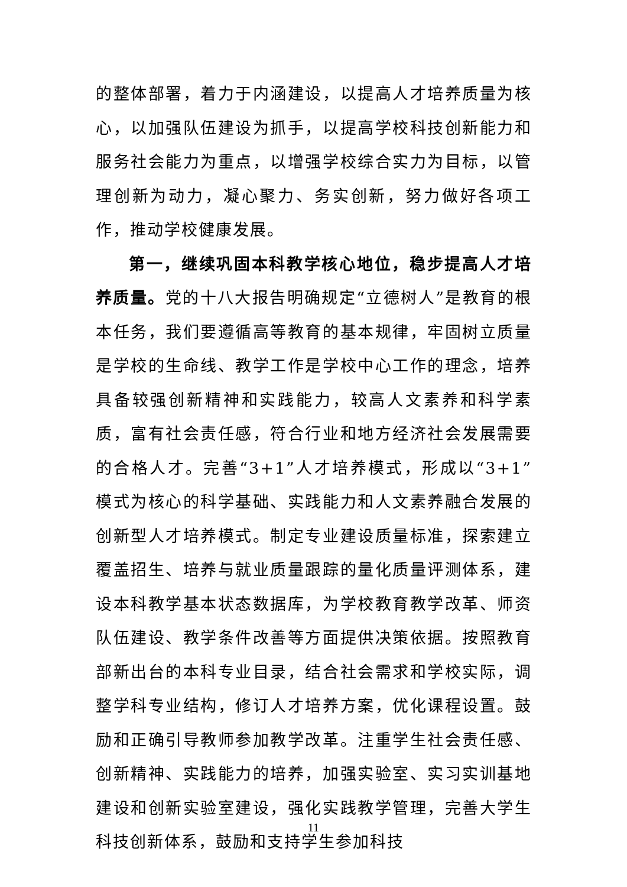的整体部署，着力于内涵建设，以提高人才培养质量为核心，以加强队伍建设为抓手，以提高学校科技创新能力和服务社会能力为重点，以增强学校综合实力为目标，以管理创新为动力，凝心聚力、务实创新，努力做好各项工作，推动学校健康发展。
第一，继续巩固本科教学核心地位，稳步提高人才培养质量。党的十八大报告明确规定“立德树人”是教育的根本任务，我们要遵循高等教育的基本规律，牢固树立质量是学校的生命线、教学工作是学校中心工作的理念，培养具备较强创新精神和实践能力，较高人文素养和科学素质，富有社会责任感，符合行业和地方经济社会发展需要的合格人才。完善“3+1”人才培养模式，形成以“3+1”模式为核心的科学基础、实践能力和人文素养融合发展的创新型人才培养模式。制定专业建设质量标准，探索建立覆盖招生、培养与就业质量跟踪的量化质量评测体系，建设本科教学基本状态数据库，为学校教育教学改革、师资队伍建设、教学条件改善等方面提供决策依据。按照教育部新出台的本科专业目录，结合社会需求和学校实际，调整学科专业结构，修订人才培养方案，优化课程设置。鼓励和正确引导教师参加教学改革。注重学生社会责任感、创新精神、实践能力的培养，加强实验室、实习实训基地建设和创新实验室建设，强化实践教学管理，完善大学生科技创新体系，鼓励和支持学生参加科技
11